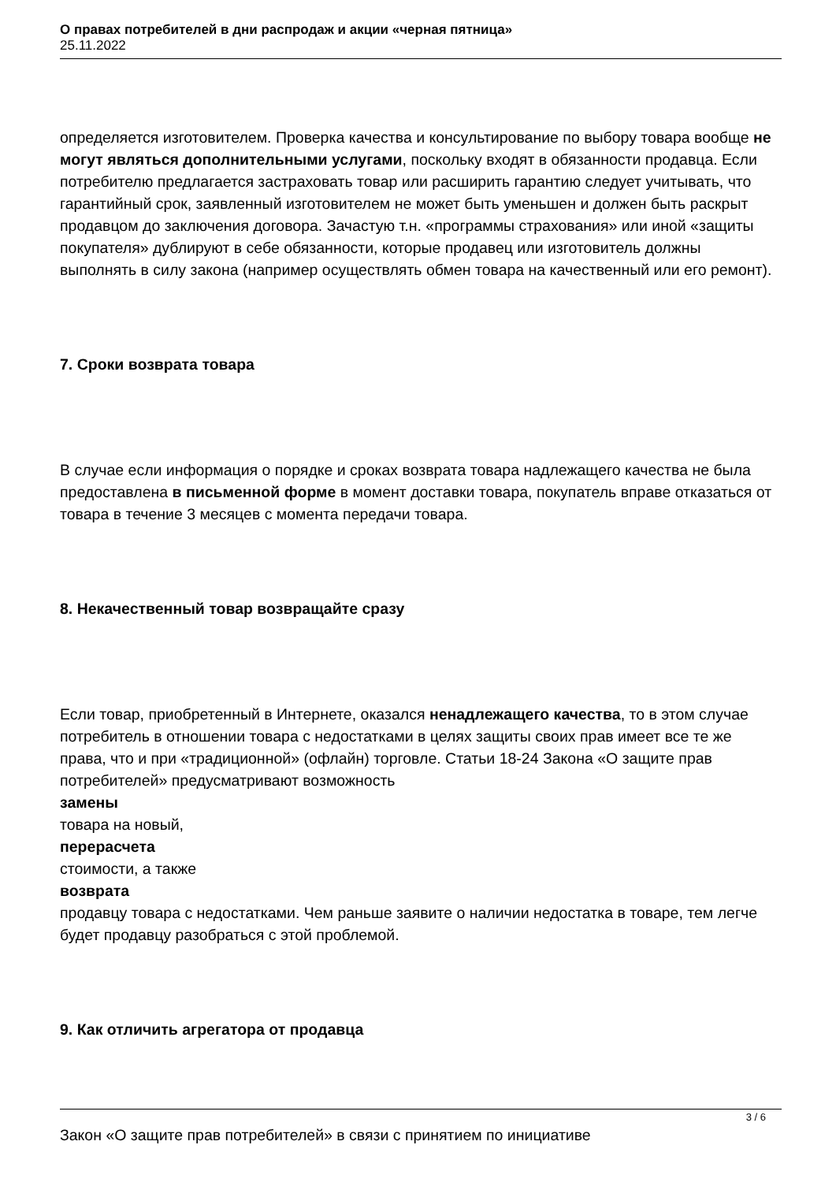О правах потребителей в дни распродаж и акции «черная пятница»
25.11.2022
определяется изготовителем. Проверка качества и консультирование по выбору товара вообще не могут являться дополнительными услугами, поскольку входят в обязанности продавца. Если потребителю предлагается застраховать товар или расширить гарантию следует учитывать, что гарантийный срок, заявленный изготовителем не может быть уменьшен и должен быть раскрыт продавцом до заключения договора. Зачастую т.н. «программы страхования» или иной «защиты покупателя» дублируют в себе обязанности, которые продавец или изготовитель должны выполнять в силу закона (например осуществлять обмен товара на качественный или его ремонт).
7. Сроки возврата товара
В случае если информация о порядке и сроках возврата товара надлежащего качества не была предоставлена в письменной форме в момент доставки товара, покупатель вправе отказаться от товара в течение 3 месяцев с момента передачи товара.
8. Некачественный товар возвращайте сразу
Если товар, приобретенный в Интернете, оказался ненадлежащего качества, то в этом случае потребитель в отношении товара с недостатками в целях защиты своих прав имеет все те же права, что и при «традиционной» (офлайн) торговле. Статьи 18-24 Закона «О защите прав потребителей» предусматривают возможность
замены
товара на новый,
перерасчета
стоимости, а также
возврата
продавцу товара с недостатками. Чем раньше заявите о наличии недостатка в товаре, тем легче будет продавцу разобраться с этой проблемой.
9. Как отличить агрегатора от продавца
Закон «О защите прав потребителей» в связи с принятием по инициативе
3 / 6